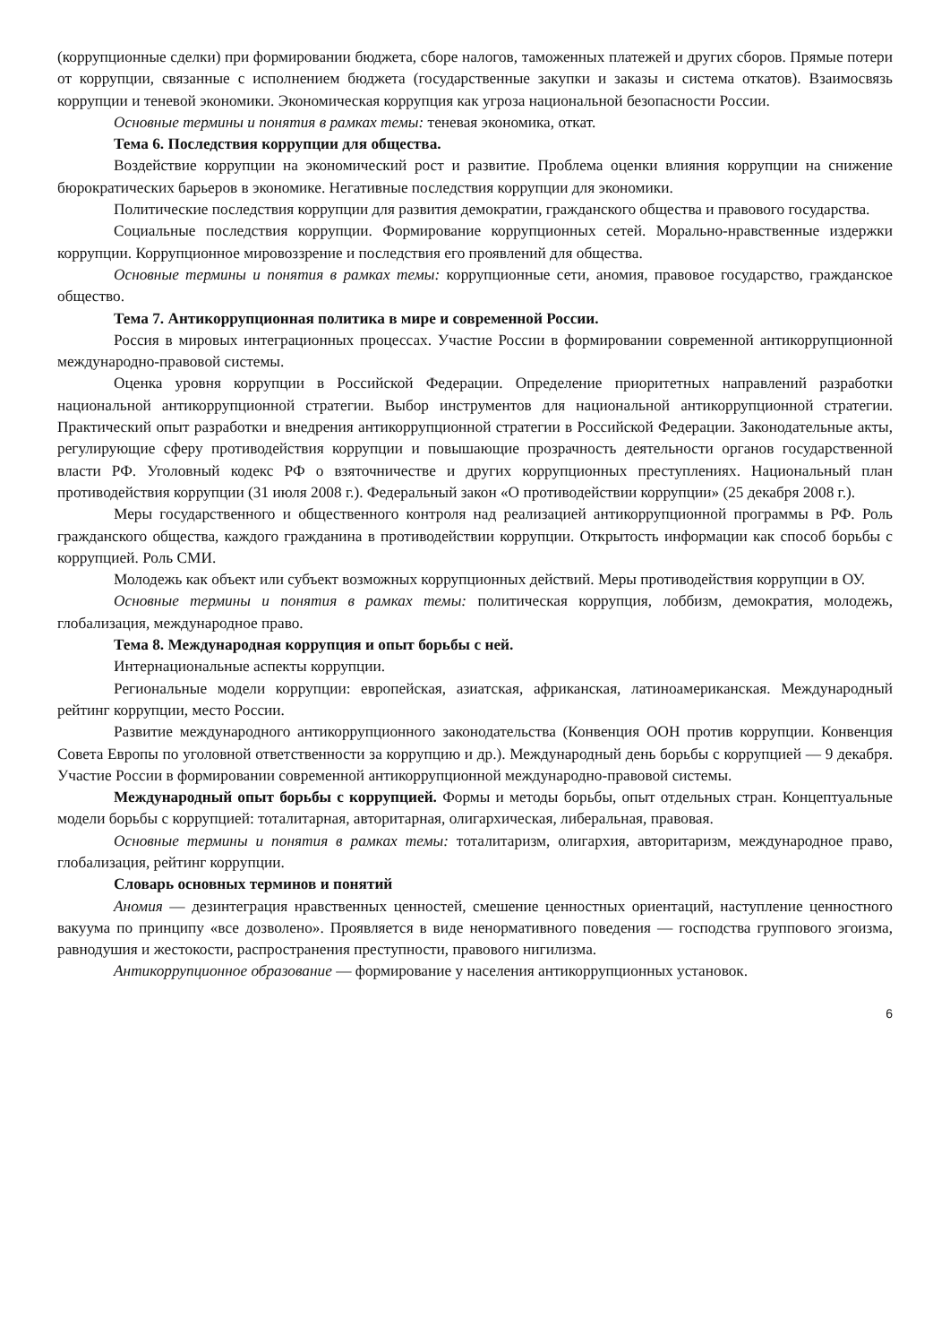(коррупционные сделки) при формировании бюджета, сборе налогов, таможенных платежей и других сборов. Прямые потери от коррупции, связанные с исполнением бюджета (государственные закупки и заказы и система откатов). Взаимосвязь коррупции и теневой экономики. Экономическая коррупция как угроза национальной безопасности России.
Основные термины и понятия в рамках темы: теневая экономика, откат.
Тема 6. Последствия коррупции для общества.
Воздействие коррупции на экономический рост и развитие. Проблема оценки влияния коррупции на снижение бюрократических барьеров в экономике. Негативные последствия коррупции для экономики.
Политические последствия коррупции для развития демократии, гражданского общества и правового государства.
Социальные последствия коррупции. Формирование коррупционных сетей. Морально-нравственные издержки коррупции. Коррупционное мировоззрение и последствия его проявлений для общества.
Основные термины и понятия в рамках темы: коррупционные сети, аномия, правовое государство, гражданское общество.
Тема 7. Антикоррупционная политика в мире и современной России.
Россия в мировых интеграционных процессах. Участие России в формировании современной антикоррупционной международно-правовой системы.
Оценка уровня коррупции в Российской Федерации. Определение приоритетных направлений разработки национальной антикоррупционной стратегии. Выбор инструментов для национальной антикоррупционной стратегии. Практический опыт разработки и внедрения антикоррупционной стратегии в Российской Федерации. Законодательные акты, регулирующие сферу противодействия коррупции и повышающие прозрачность деятельности органов государственной власти РФ. Уголовный кодекс РФ о взяточничестве и других коррупционных преступлениях. Национальный план противодействия коррупции (31 июля 2008 г.). Федеральный закон «О противодействии коррупции» (25 декабря 2008 г.).
Меры государственного и общественного контроля над реализацией антикоррупционной программы в РФ. Роль гражданского общества, каждого гражданина в противодействии коррупции. Открытость информации как способ борьбы с коррупцией. Роль СМИ.
Молодежь как объект или субъект возможных коррупционных действий. Меры противодействия коррупции в ОУ.
Основные термины и понятия в рамках темы: политическая коррупция, лоббизм, демократия, молодежь, глобализация, международное право.
Тема 8. Международная коррупция и опыт борьбы с ней.
Интернациональные аспекты коррупции.
Региональные модели коррупции: европейская, азиатская, африканская, латиноамериканская. Международный рейтинг коррупции, место России.
Развитие международного антикоррупционного законодательства (Конвенция ООН против коррупции. Конвенция Совета Европы по уголовной ответственности за коррупцию и др.). Международный день борьбы с коррупцией — 9 декабря. Участие России в формировании современной антикоррупционной международно-правовой системы.
Международный опыт борьбы с коррупцией. Формы и методы борьбы, опыт отдельных стран. Концептуальные модели борьбы с коррупцией: тоталитарная, авторитарная, олигархическая, либеральная, правовая.
Основные термины и понятия в рамках темы: тоталитаризм, олигархия, авторитаризм, международное право, глобализация, рейтинг коррупции.
Словарь основных терминов и понятий
Аномия — дезинтеграция нравственных ценностей, смешение ценностных ориентаций, наступление ценностного вакуума по принципу «все дозволено». Проявляется в виде ненормативного поведения — господства группового эгоизма, равнодушия и жестокости, распространения преступности, правового нигилизма.
Антикоррупционное образование — формирование у населения антикоррупционных установок.
6